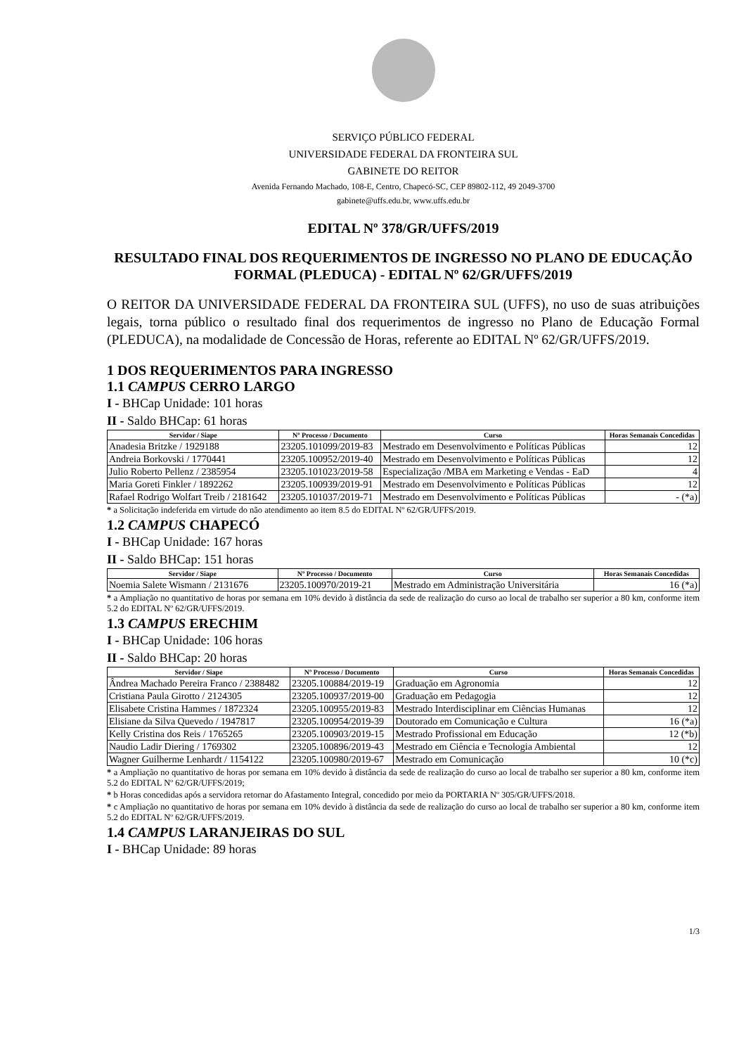SERVIÇO PÚBLICO FEDERAL
UNIVERSIDADE FEDERAL DA FRONTEIRA SUL
GABINETE DO REITOR
Avenida Fernando Machado, 108-E, Centro, Chapecó-SC, CEP 89802-112, 49 2049-3700
gabinete@uffs.edu.br, www.uffs.edu.br
EDITAL Nº 378/GR/UFFS/2019
RESULTADO FINAL DOS REQUERIMENTOS DE INGRESSO NO PLANO DE EDUCAÇÃO FORMAL (PLEDUCA) - EDITAL Nº 62/GR/UFFS/2019
O REITOR DA UNIVERSIDADE FEDERAL DA FRONTEIRA SUL (UFFS), no uso de suas atribuições legais, torna público o resultado final dos requerimentos de ingresso no Plano de Educação Formal (PLEDUCA), na modalidade de Concessão de Horas, referente ao EDITAL Nº 62/GR/UFFS/2019.
1 DOS REQUERIMENTOS PARA INGRESSO
1.1 CAMPUS CERRO LARGO
I - BHCap Unidade: 101 horas
II - Saldo BHCap: 61 horas
| Servidor / Siape | Nº Processo / Documento | Curso | Horas Semanais Concedidas |
| --- | --- | --- | --- |
| Anadesia Britzke / 1929188 | 23205.101099/2019-83 | Mestrado em Desenvolvimento e Políticas Públicas | 12 |
| Andreia Borkovski / 1770441 | 23205.100952/2019-40 | Mestrado em Desenvolvimento e Políticas Públicas | 12 |
| Julio Roberto Pellenz / 2385954 | 23205.101023/2019-58 | Especialização /MBA em Marketing e Vendas - EaD | 4 |
| Maria Goreti Finkler / 1892262 | 23205.100939/2019-91 | Mestrado em Desenvolvimento e Políticas Públicas | 12 |
| Rafael Rodrigo Wolfart Treib / 2181642 | 23205.101037/2019-71 | Mestrado em Desenvolvimento e Políticas Públicas | - (*a) |
* a Solicitação indeferida em virtude do não atendimento ao item 8.5 do EDITAL Nº 62/GR/UFFS/2019.
1.2 CAMPUS CHAPECÓ
I - BHCap Unidade: 167 horas
II - Saldo BHCap: 151 horas
| Servidor / Siape | Nº Processo / Documento | Curso | Horas Semanais Concedidas |
| --- | --- | --- | --- |
| Noemia Salete Wismann / 2131676 | 23205.100970/2019-21 | Mestrado em Administração Universitária | 16 (*a) |
* a Ampliação no quantitativo de horas por semana em 10% devido à distância da sede de realização do curso ao local de trabalho ser superior a 80 km, conforme item 5.2 do EDITAL Nº 62/GR/UFFS/2019.
1.3 CAMPUS ERECHIM
I - BHCap Unidade: 106 horas
II - Saldo BHCap: 20 horas
| Servidor / Siape | Nº Processo / Documento | Curso | Horas Semanais Concedidas |
| --- | --- | --- | --- |
| Ândrea Machado Pereira Franco / 2388482 | 23205.100884/2019-19 | Graduação em Agronomia | 12 |
| Cristiana Paula Girotto / 2124305 | 23205.100937/2019-00 | Graduação em Pedagogia | 12 |
| Elisabete Cristina Hammes / 1872324 | 23205.100955/2019-83 | Mestrado Interdisciplinar em Ciências Humanas | 12 |
| Elisiane da Silva Quevedo / 1947817 | 23205.100954/2019-39 | Doutorado em Comunicação e Cultura | 16 (*a) |
| Kelly Cristina dos Reis / 1765265 | 23205.100903/2019-15 | Mestrado Profissional em Educação | 12 (*b) |
| Naudio Ladir Diering / 1769302 | 23205.100896/2019-43 | Mestrado em Ciência e Tecnologia Ambiental | 12 |
| Wagner Guilherme Lenhardt / 1154122 | 23205.100980/2019-67 | Mestrado em Comunicação | 10 (*c) |
* a Ampliação no quantitativo de horas por semana em 10% devido à distância da sede de realização do curso ao local de trabalho ser superior a 80 km, conforme item 5.2 do EDITAL Nº 62/GR/UFFS/2019;
* b Horas concedidas após a servidora retornar do Afastamento Integral, concedido por meio da PORTARIA Nº 305/GR/UFFS/2018.
* c Ampliação no quantitativo de horas por semana em 10% devido à distância da sede de realização do curso ao local de trabalho ser superior a 80 km, conforme item 5.2 do EDITAL Nº 62/GR/UFFS/2019.
1.4 CAMPUS LARANJEIRAS DO SUL
I - BHCap Unidade: 89 horas
1/3